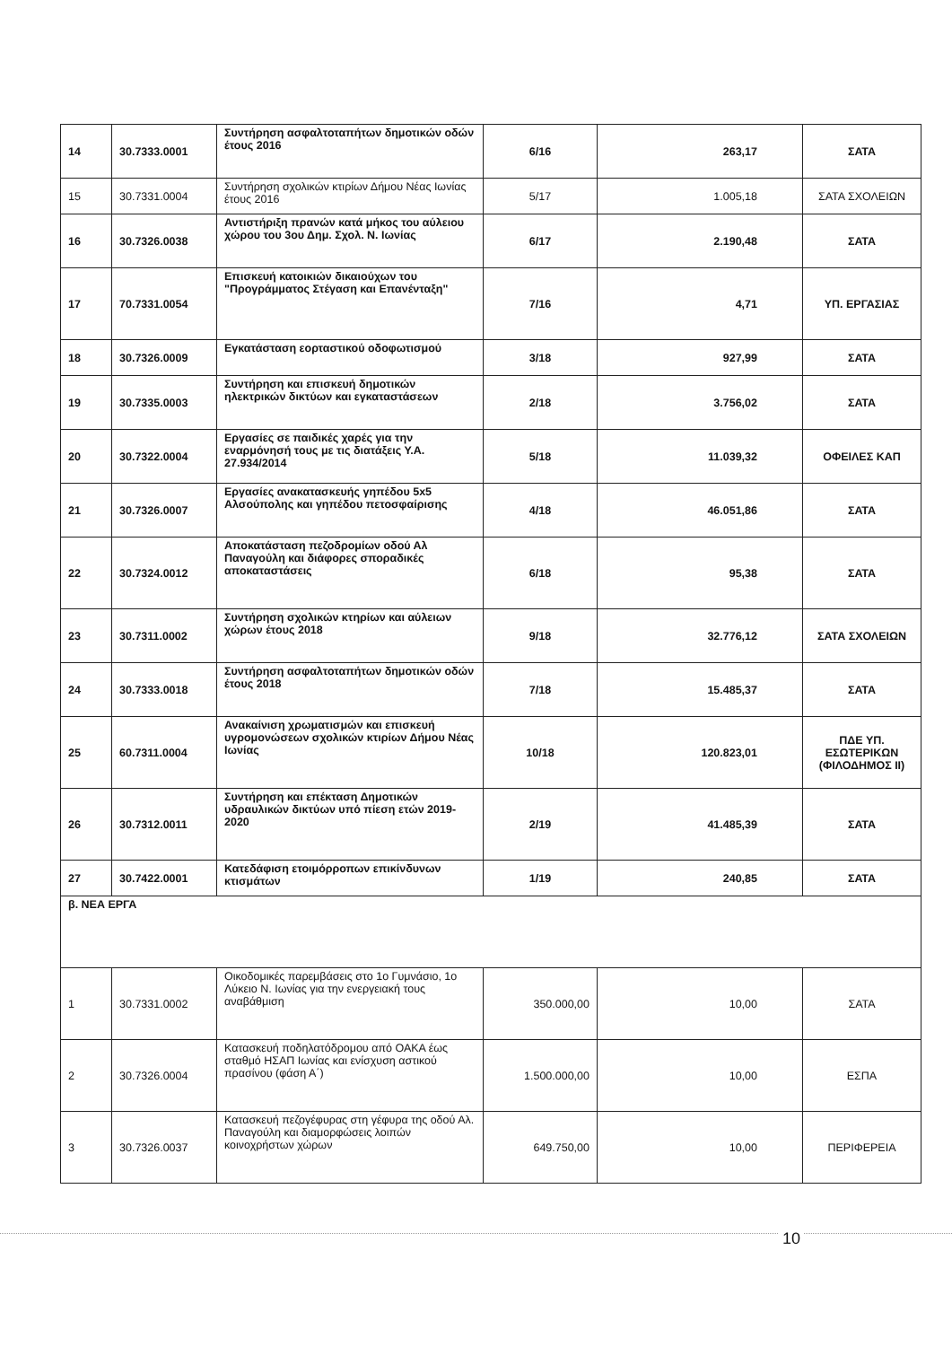| 14 | 30.7333.0001 | Συντήρηση ασφαλτοταπήτων δημοτικών οδών έτους 2016 | 6/16 | 263,17 | ΣΑΤΑ |
| 15 | 30.7331.0004 | Συντήρηση σχολικών κτιρίων Δήμου Νέας Ιωνίας έτους 2016 | 5/17 | 1.005,18 | ΣΑΤΑ ΣΧΟΛΕΙΩΝ |
| 16 | 30.7326.0038 | Αντιστήριξη πρανών κατά μήκος του αύλειου χώρου του 3ου Δημ. Σχολ. Ν. Ιωνίας | 6/17 | 2.190,48 | ΣΑΤΑ |
| 17 | 70.7331.0054 | Επισκευή κατοικιών δικαιούχων του "Προγράμματος Στέγαση και Επανένταξη" | 7/16 | 4,71 | ΥΠ. ΕΡΓΑΣΙΑΣ |
| 18 | 30.7326.0009 | Εγκατάσταση εορταστικού οδοφωτισμού | 3/18 | 927,99 | ΣΑΤΑ |
| 19 | 30.7335.0003 | Συντήρηση και επισκευή δημοτικών ηλεκτρικών δικτύων και εγκαταστάσεων | 2/18 | 3.756,02 | ΣΑΤΑ |
| 20 | 30.7322.0004 | Εργασίες σε παιδικές χαρές για την εναρμόνησή τους με τις διατάξεις Υ.Α. 27.934/2014 | 5/18 | 11.039,32 | ΟΦΕΙΛΕΣ ΚΑΠ |
| 21 | 30.7326.0007 | Εργασίες ανακατασκευής γηπέδου 5x5 Αλσούπολης και γηπέδου πετοσφαίρισης | 4/18 | 46.051,86 | ΣΑΤΑ |
| 22 | 30.7324.0012 | Αποκατάσταση πεζοδρομίων οδού Αλ Παναγούλη και διάφορες σποραδικές αποκαταστάσεις | 6/18 | 95,38 | ΣΑΤΑ |
| 23 | 30.7311.0002 | Συντήρηση σχολικών κτηρίων και αύλειων χώρων έτους 2018 | 9/18 | 32.776,12 | ΣΑΤΑ ΣΧΟΛΕΙΩΝ |
| 24 | 30.7333.0018 | Συντήρηση ασφαλτοταπήτων δημοτικών οδών έτους 2018 | 7/18 | 15.485,37 | ΣΑΤΑ |
| 25 | 60.7311.0004 | Ανακαίνιση χρωματισμών και επισκευή υγρομονώσεων σχολικών κτιρίων Δήμου Νέας Ιωνίας | 10/18 | 120.823,01 | ΠΔΕ ΥΠ. ΕΣΩΤΕΡΙΚΩΝ (ΦΙΛΟΔΗΜΟΣ ΙΙ) |
| 26 | 30.7312.0011 | Συντήρηση και επέκταση Δημοτικών υδραυλικών δικτύων υπό πίεση ετών 2019-2020 | 2/19 | 41.485,39 | ΣΑΤΑ |
| 27 | 30.7422.0001 | Κατεδάφιση ετοιμόρροπων επικίνδυνων κτισμάτων | 1/19 | 240,85 | ΣΑΤΑ |
| β. ΝΕΑ ΕΡΓΑ | | | | | |
| 1 | 30.7331.0002 | Οικοδομικές παρεμβάσεις στο 1ο Γυμνάσιο, 1ο Λύκειο Ν. Ιωνίας για την ενεργειακή τους αναβάθμιση | 350.000,00 | 10,00 | ΣΑΤΑ |
| 2 | 30.7326.0004 | Κατασκευή ποδηλατόδρομου από ΟΑΚΑ έως σταθμό ΗΣΑΠ Ιωνίας και ενίσχυση αστικού πρασίνου (φάση Α΄) | 1.500.000,00 | 10,00 | ΕΣΠΑ |
| 3 | 30.7326.0037 | Κατασκευή πεζογέφυρας στη γέφυρα της οδού Αλ. Παναγούλη και διαμορφώσεις λοιπών κοινοχρήστων χώρων | 649.750,00 | 10,00 | ΠΕΡΙΦΕΡΕΙΑ |
10